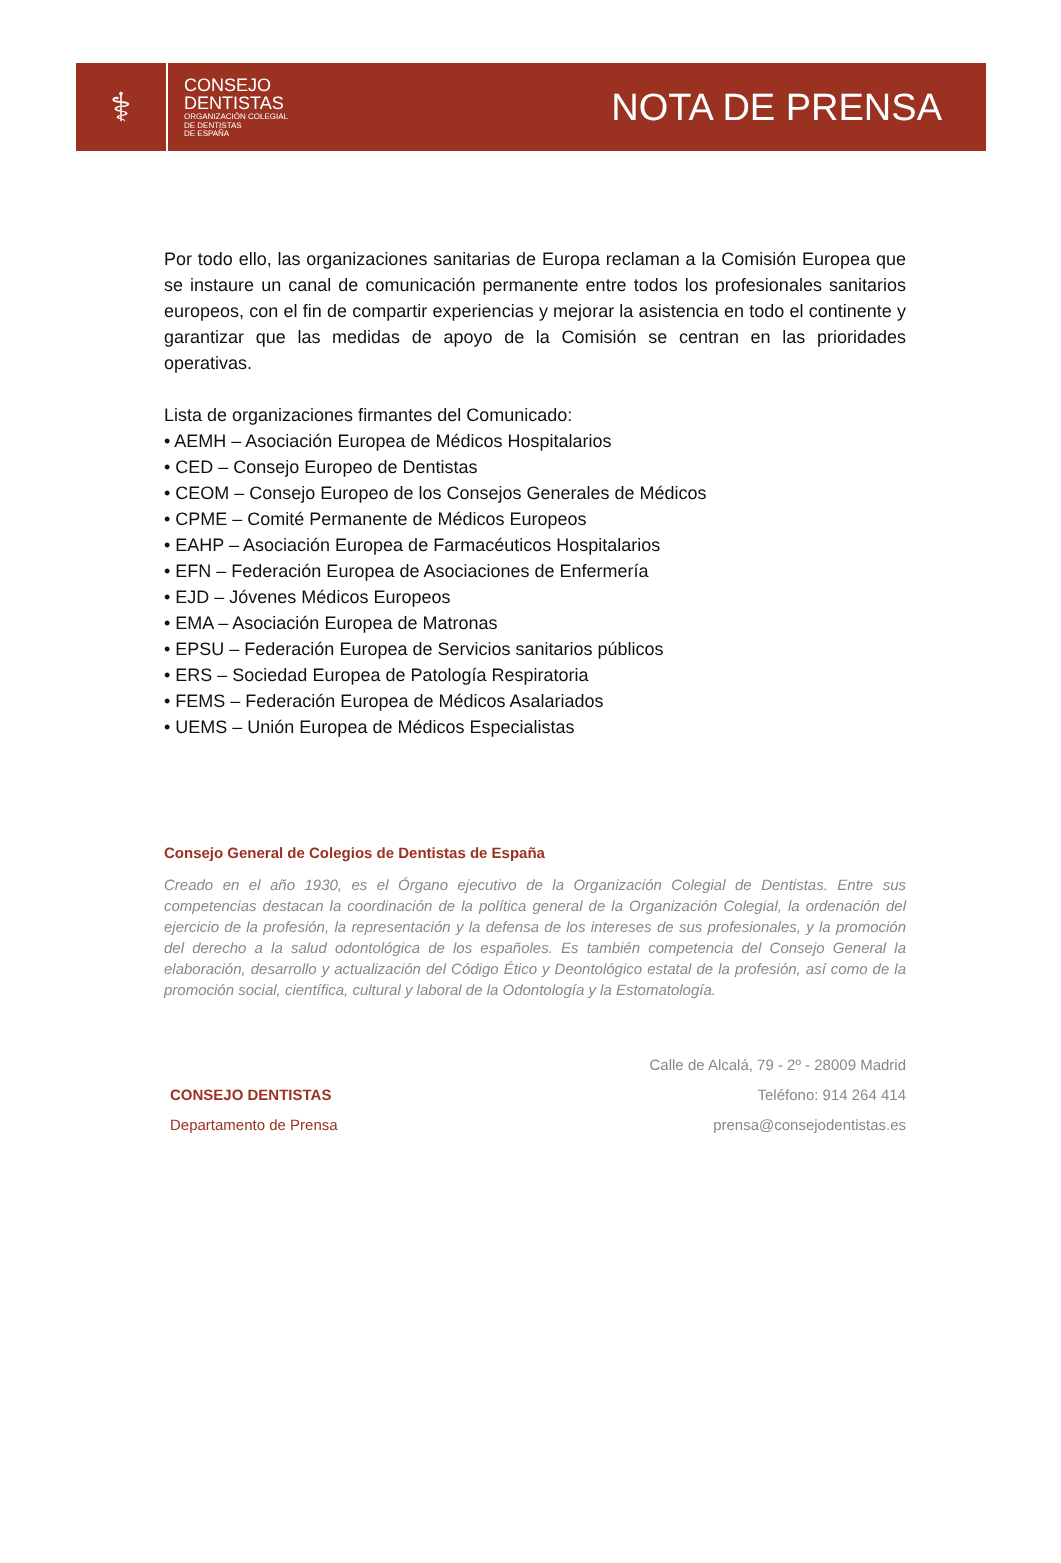⚕
CONSEJO
DENTISTAS
ORGANIZACIÓN COLEGIAL
DE DENTISTAS
DE ESPAÑA
NOTA DE PRENSA
Por todo ello, las organizaciones sanitarias de Europa reclaman a la Comisión Europea que se instaure un canal de comunicación permanente entre todos los profesionales sanitarios europeos, con el fin de compartir experiencias y mejorar la asistencia en todo el continente y garantizar que las medidas de apoyo de la Comisión se centran en las prioridades operativas.
Lista de organizaciones firmantes del Comunicado:
• AEMH – Asociación Europea de Médicos Hospitalarios
• CED – Consejo Europeo de Dentistas
• CEOM – Consejo Europeo de los Consejos Generales de Médicos
• CPME – Comité Permanente de Médicos Europeos
• EAHP – Asociación Europea de Farmacéuticos Hospitalarios
• EFN – Federación Europea de Asociaciones de Enfermería
• EJD – Jóvenes Médicos Europeos
• EMA – Asociación Europea de Matronas
• EPSU – Federación Europea de Servicios sanitarios públicos
• ERS – Sociedad Europea de Patología Respiratoria
• FEMS – Federación Europea de Médicos Asalariados
• UEMS – Unión Europea de Médicos Especialistas
Consejo General de Colegios de Dentistas de España
Creado en el año 1930, es el Órgano ejecutivo de la Organización Colegial de Dentistas. Entre sus competencias destacan la coordinación de la política general de la Organización Colegial, la ordenación del ejercicio de la profesión, la representación y la defensa de los intereses de sus profesionales, y la promoción del derecho a la salud odontológica de los españoles. Es también competencia del Consejo General la elaboración, desarrollo y actualización del Código Ético y Deontológico estatal de la profesión, así como de la promoción social, científica, cultural y laboral de la Odontología y la Estomatología.
CONSEJO DENTISTAS
Departamento de Prensa
Calle de Alcalá, 79 - 2º - 28009 Madrid
Teléfono: 914 264 414
prensa@consejodentistas.es